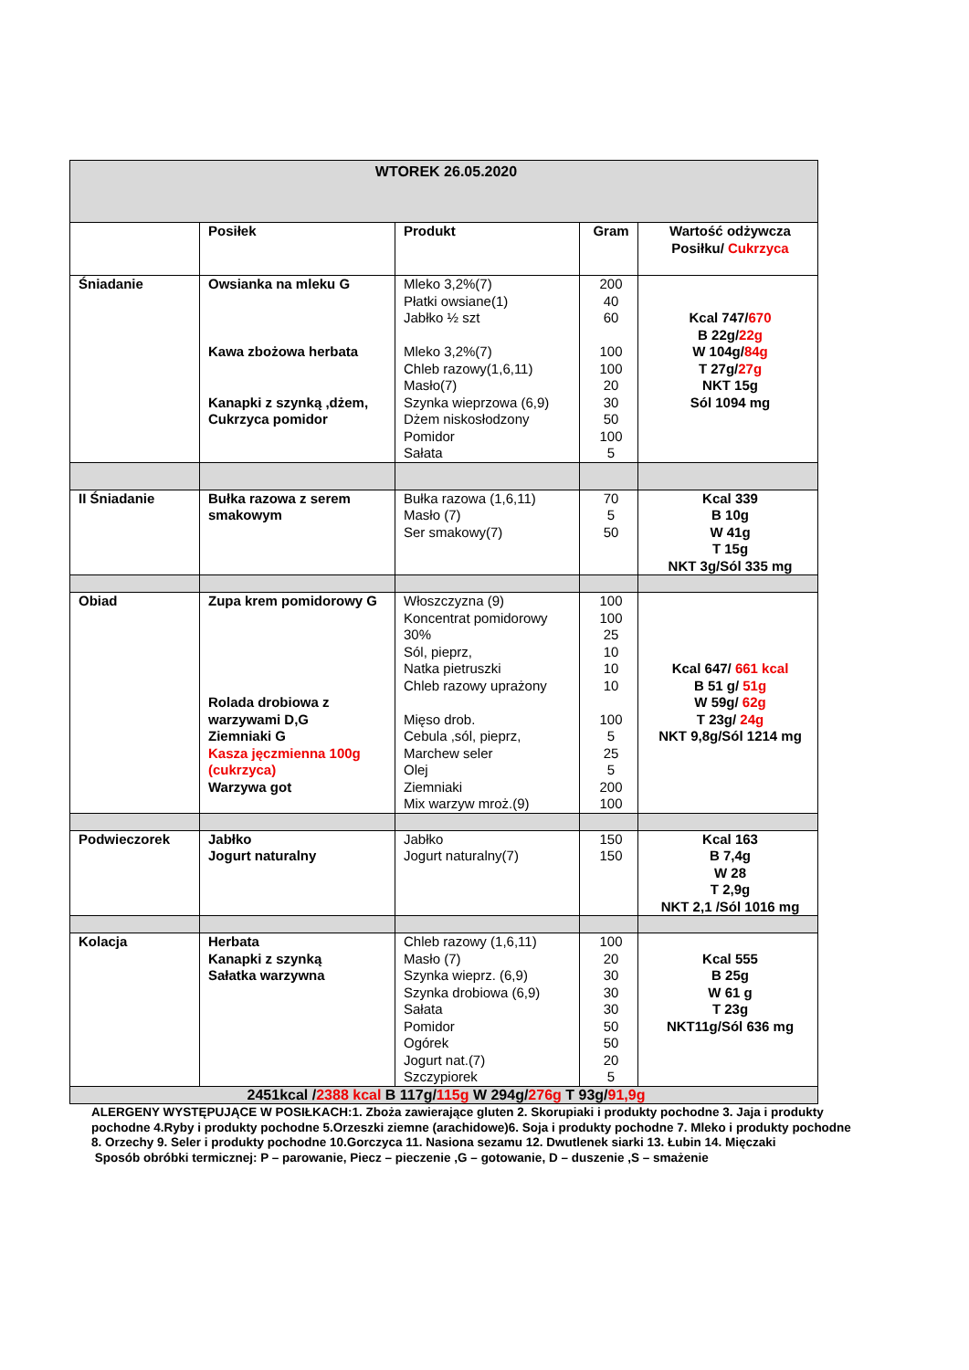| WTOREK 26.05.2020 | | | | |
| | Posiłek | Produkt | Gram | Wartość odżywcza Posiłku/ Cukrzyca |
| Śniadanie | Owsianka na mleku G Kawa zbożowa herbata Kanapki z szynką ,dżem, Cukrzyca pomidor | Mleko 3,2%(7) Płatki owsiane(1) Jabłko ½ szt Mleko 3,2%(7) Chleb razowy(1,6,11) Masło(7) Szynka wieprzowa (6,9) Dżem niskosłodzony Pomidor Sałata | 200 40 60 100 100 20 30 50 100 5 | Kcal 747/ 670 B 22g/ 22g W 104g/ 84g T 27g/ 27g NKT 15g Sól 1094 mg |
| II Śniadanie | Bułka razowa z serem smakowym | Bułka razowa (1,6,11) Masło (7) Ser smakowy(7) | 70 5 50 | Kcal 339 B 10g W 41g T 15g NKT 3g/Sól 335 mg |
| Obiad | Zupa krem pomidorowy G Rolada drobiowa z warzywami D,G Ziemniaki G Kasza jęczmienna 100g (cukrzyca) Warzywa got | Włoszczyzna (9) Koncentrat pomidorowy 30% Sól, pieprz, Natka pietruszki Chleb razowy uprażony Mięso drob. Cebula ,sól, pieprz, Marchew seler Olej Ziemniaki Mix warzyw mroż.(9) | 100 100 25 10 10 10 100 5 25 5 200 100 | Kcal 647/ 661 kcal B 51 g/ 51g W 59g/ 62g T 23g/ 24g NKT 9,8g/Sól 1214 mg |
| Podwieczorek | Jabłko Jogurt naturalny | Jabłko Jogurt naturalny(7) | 150 150 | Kcal 163 B 7,4g W 28 T 2,9g NKT 2,1 /Sól 1016 mg |
| Kolacja | Herbata Kanapki z szynką Sałatka warzywna | Chleb razowy (1,6,11) Masło (7) Szynka wieprz. (6,9) Szynka drobiowa (6,9) Sałata Pomidor Ogórek Jogurt nat.(7) Szczypiorek | 100 20 30 30 30 50 50 20 5 | Kcal 555 B 25g W 61 g T 23g NKT11g/Sól 636 mg |
| 2451kcal / 2388 kcal B 117g/ 115g W 294g/ 276g T 93g/ 91,9g | | | | |
ALERGENY WYSTĘPUJĄCE W POSIŁKACH:1. Zboża zawierające gluten 2. Skorupiaki i produkty pochodne 3. Jaja i produkty pochodne 4.Ryby i produkty pochodne 5.Orzeszki ziemne (arachidowe)6. Soja i produkty pochodne 7. Mleko i produkty pochodne 8. Orzechy 9. Seler i produkty pochodne 10.Gorczyca 11. Nasiona sezamu 12. Dwutlenek siarki 13. Łubin 14. Mięczaki
Sposób obróbki termicznej: P – parowanie, Piecz – pieczenie ,G – gotowanie, D – duszenie ,S – smażenie